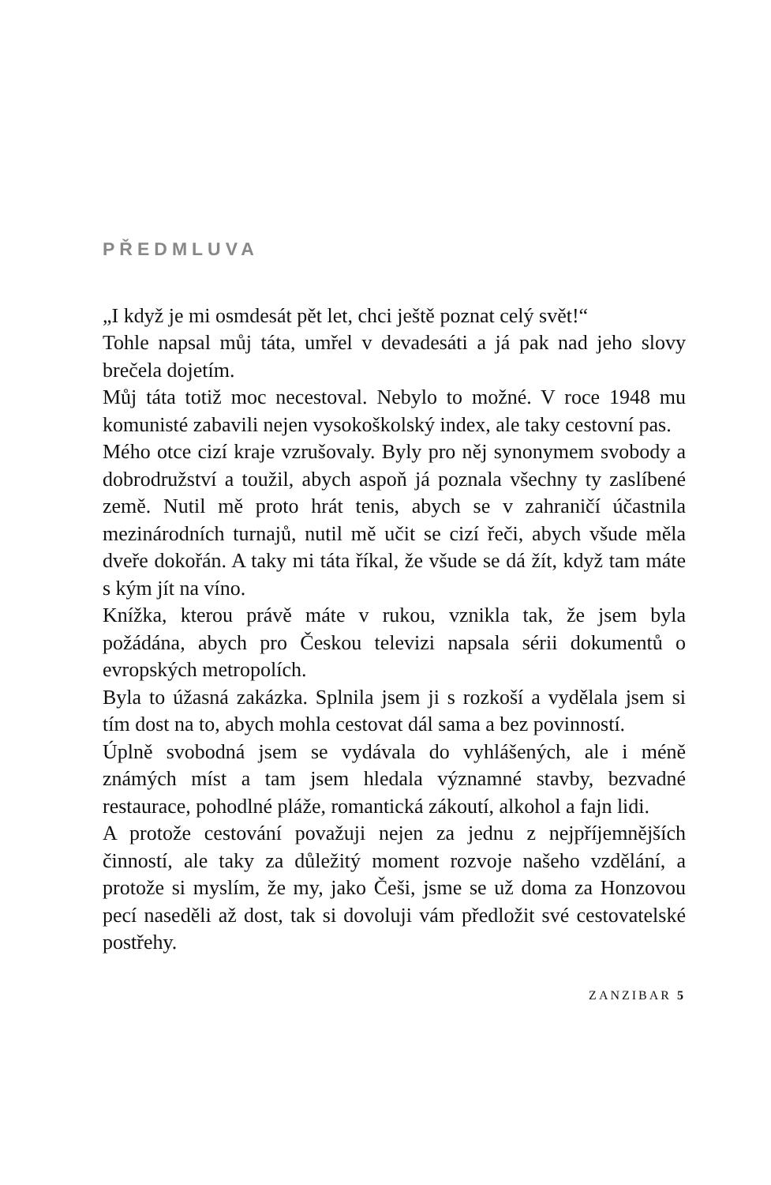PŘEDMLUVA
„I když je mi osmdesát pět let, chci ještě poznat celý svět!“
Tohle napsal můj táta, umřel v devadesáti a já pak nad jeho slovy brečela dojetím.
Můj táta totiž moc necestoval. Nebylo to možné. V roce 1948 mu komunisté zabavili nejen vysokoškolský index, ale taky cestovní pas.
Mého otce cizí kraje vzrušovaly. Byly pro něj synonymem svobody a dobrodružství a toužil, abych aspoň já poznala všechny ty zaslíbené země. Nutil mě proto hrát tenis, abych se v zahraničí účastnila mezinárodních turnajů, nutil mě učit se cizí řeči, abych všude měla dveře dokořán. A taky mi táta říkal, že všude se dá žít, když tam máte s kým jít na víno.
Knížka, kterou právě máte v rukou, vznikla tak, že jsem byla požádána, abych pro Českou televizi napsala sérii dokumentů o evropských metropolích.
Byla to úžasná zakázka. Splnila jsem ji s rozkoší a vydělala jsem si tím dost na to, abych mohla cestovat dál sama a bez povinností.
Úplně svobodná jsem se vydávala do vyhlášených, ale i méně známých míst a tam jsem hledala významné stavby, bezvadné restaurace, pohodlné pláže, romantická zákoutí, alkohol a fajn lidi.
A protože cestování považuji nejen za jednu z nejpříjemnějších činností, ale taky za důležitý moment rozvoje našeho vzdělání, a protože si myslím, že my, jako Češi, jsme se už doma za Honzovou pecí naseděli až dost, tak si dovoluji vám předložit své cestovatelské postřehy.
ZANZIBAR 5